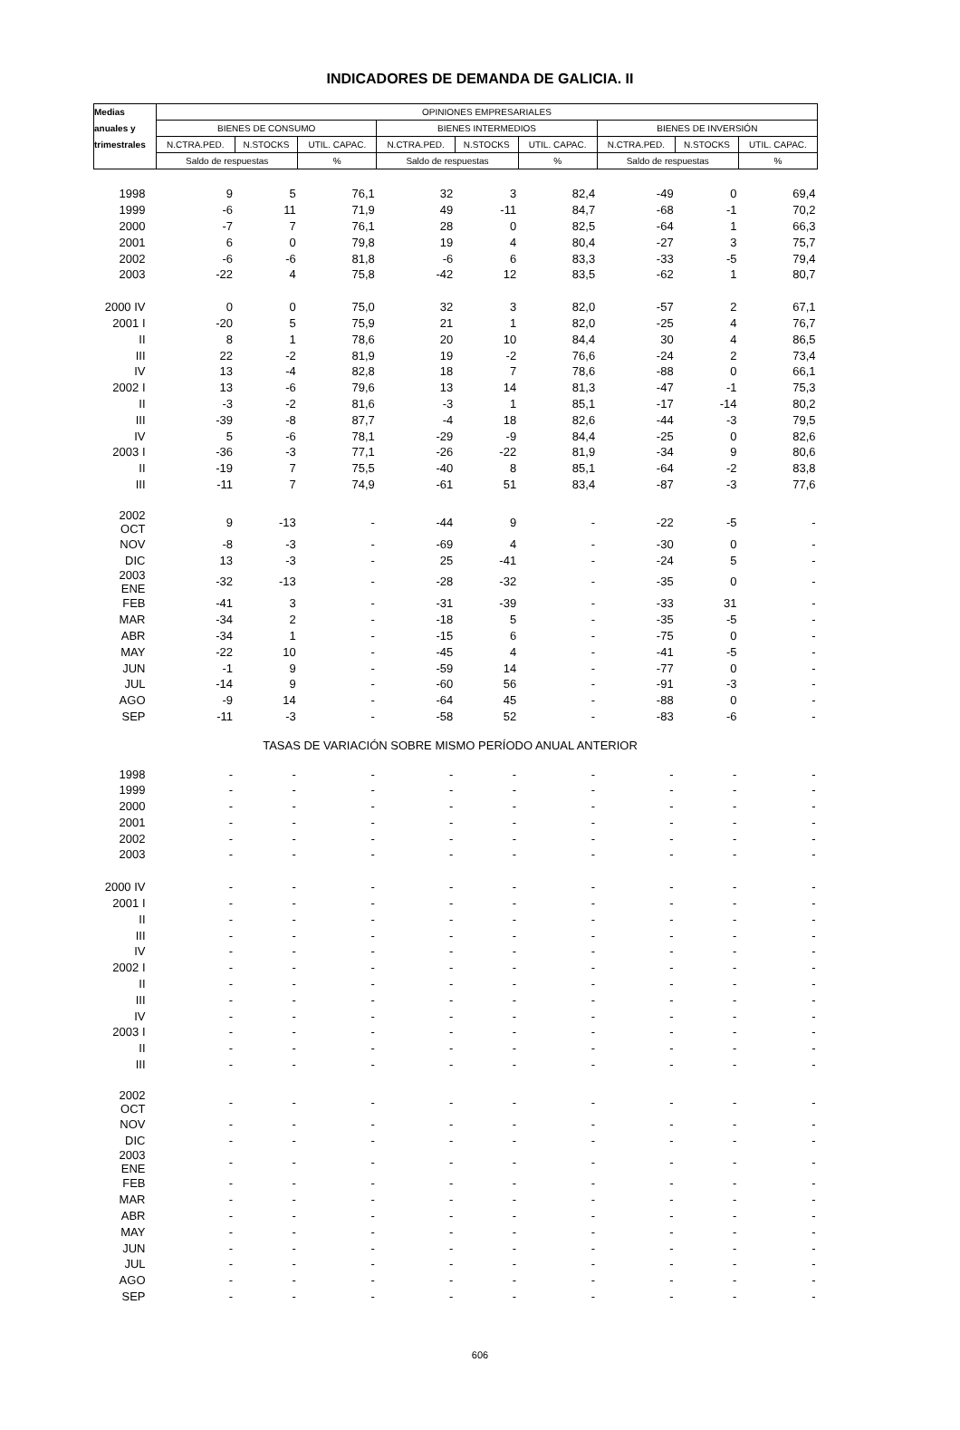INDICADORES DE DEMANDA DE GALICIA. II
| Medias | OPINIONES EMPRESARIALES | | | | | | | | |
| --- | --- | --- | --- | --- | --- | --- | --- | --- | --- |
| anuales y | BIENES DE CONSUMO | | | BIENES INTERMEDIOS | | | BIENES DE INVERSIÓN | | |
| trimestrales | N.CTRA.PED. | N.STOCKS | UTIL. CAPAC. | N.CTRA.PED. | N.STOCKS | UTIL. CAPAC. | N.CTRA.PED. | N.STOCKS | UTIL. CAPAC. |
| | Saldo de respuestas | | % | Saldo de respuestas | | % | Saldo de respuestas | | % |
| 1998 | 9 | 5 | 76,1 | 32 | 3 | 82,4 | -49 | 0 | 69,4 |
| 1999 | -6 | 11 | 71,9 | 49 | -11 | 84,7 | -68 | -1 | 70,2 |
| 2000 | -7 | 7 | 76,1 | 28 | 0 | 82,5 | -64 | 1 | 66,3 |
| 2001 | 6 | 0 | 79,8 | 19 | 4 | 80,4 | -27 | 3 | 75,7 |
| 2002 | -6 | -6 | 81,8 | -6 | 6 | 83,3 | -33 | -5 | 79,4 |
| 2003 | -22 | 4 | 75,8 | -42 | 12 | 83,5 | -62 | 1 | 80,7 |
| 2000 IV | 0 | 0 | 75,0 | 32 | 3 | 82,0 | -57 | 2 | 67,1 |
| 2001 I | -20 | 5 | 75,9 | 21 | 1 | 82,0 | -25 | 4 | 76,7 |
| II | 8 | 1 | 78,6 | 20 | 10 | 84,4 | 30 | 4 | 86,5 |
| III | 22 | -2 | 81,9 | 19 | -2 | 76,6 | -24 | 2 | 73,4 |
| IV | 13 | -4 | 82,8 | 18 | 7 | 78,6 | -88 | 0 | 66,1 |
| 2002 I | 13 | -6 | 79,6 | 13 | 14 | 81,3 | -47 | -1 | 75,3 |
| II | -3 | -2 | 81,6 | -3 | 1 | 85,1 | -17 | -14 | 80,2 |
| III | -39 | -8 | 87,7 | -4 | 18 | 82,6 | -44 | -3 | 79,5 |
| IV | 5 | -6 | 78,1 | -29 | -9 | 84,4 | -25 | 0 | 82,6 |
| 2003 I | -36 | -3 | 77,1 | -26 | -22 | 81,9 | -34 | 9 | 80,6 |
| II | -19 | 7 | 75,5 | -40 | 8 | 85,1 | -64 | -2 | 83,8 |
| III | -11 | 7 | 74,9 | -61 | 51 | 83,4 | -87 | -3 | 77,6 |
| 2002 OCT | 9 | -13 | - | -44 | 9 | - | -22 | -5 | - |
| NOV | -8 | -3 | - | -69 | 4 | - | -30 | 0 | - |
| DIC | 13 | -3 | - | 25 | -41 | - | -24 | 5 | - |
| 2003 ENE | -32 | -13 | - | -28 | -32 | - | -35 | 0 | - |
| FEB | -41 | 3 | - | -31 | -39 | - | -33 | 31 | - |
| MAR | -34 | 2 | - | -18 | 5 | - | -35 | -5 | - |
| ABR | -34 | 1 | - | -15 | 6 | - | -75 | 0 | - |
| MAY | -22 | 10 | - | -45 | 4 | - | -41 | -5 | - |
| JUN | -1 | 9 | - | -59 | 14 | - | -77 | 0 | - |
| JUL | -14 | 9 | - | -60 | 56 | - | -91 | -3 | - |
| AGO | -9 | 14 | - | -64 | 45 | - | -88 | 0 | - |
| SEP | -11 | -3 | - | -58 | 52 | - | -83 | -6 | - |
| TASAS DE VARIACIÓN SOBRE MISMO PERÍODO ANUAL ANTERIOR | | | | | | | | | |
| 1998 | - | - | - | - | - | - | - | - | - |
| 1999 | - | - | - | - | - | - | - | - | - |
| 2000 | - | - | - | - | - | - | - | - | - |
| 2001 | - | - | - | - | - | - | - | - | - |
| 2002 | - | - | - | - | - | - | - | - | - |
| 2003 | - | - | - | - | - | - | - | - | - |
| 2000 IV | - | - | - | - | - | - | - | - | - |
| 2001 I | - | - | - | - | - | - | - | - | - |
| II | - | - | - | - | - | - | - | - | - |
| III | - | - | - | - | - | - | - | - | - |
| IV | - | - | - | - | - | - | - | - | - |
| 2002 I | - | - | - | - | - | - | - | - | - |
| II | - | - | - | - | - | - | - | - | - |
| III | - | - | - | - | - | - | - | - | - |
| IV | - | - | - | - | - | - | - | - | - |
| 2003 I | - | - | - | - | - | - | - | - | - |
| II | - | - | - | - | - | - | - | - | - |
| III | - | - | - | - | - | - | - | - | - |
| 2002 OCT | - | - | - | - | - | - | - | - | - |
| NOV | - | - | - | - | - | - | - | - | - |
| DIC | - | - | - | - | - | - | - | - | - |
| 2003 ENE | - | - | - | - | - | - | - | - | - |
| FEB | - | - | - | - | - | - | - | - | - |
| MAR | - | - | - | - | - | - | - | - | - |
| ABR | - | - | - | - | - | - | - | - | - |
| MAY | - | - | - | - | - | - | - | - | - |
| JUN | - | - | - | - | - | - | - | - | - |
| JUL | - | - | - | - | - | - | - | - | - |
| AGO | - | - | - | - | - | - | - | - | - |
| SEP | - | - | - | - | - | - | - | - | - |
606